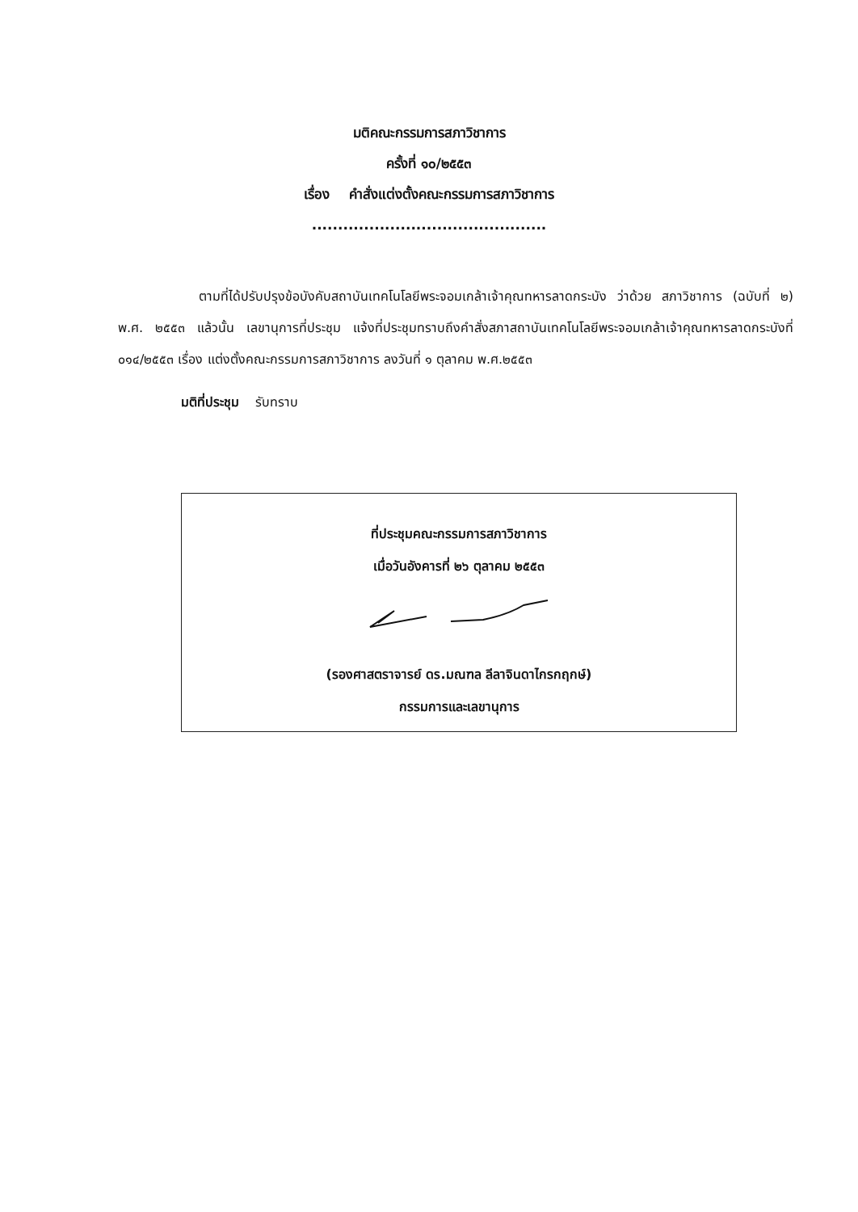มติคณะกรรมการสภาวิชาการ
ครั้งที่ ๑๐/๒๕๕๓
เรื่อง คำสั่งแต่งตั้งคณะกรรมการสภาวิชาการ
.............................................
ตามที่ได้ปรับปรุงข้อบังคับสถาบันเทคโนโลยีพระจอมเกล้าเจ้าคุณทหารลาดกระบัง ว่าด้วย สภาวิชาการ (ฉบับที่ ๒) พ.ศ. ๒๕๕๓ แล้วนั้น เลขานุการที่ประชุม แจ้งที่ประชุมทราบถึงคำสั่งสภาสถาบันเทคโนโลยีพระจอมเกล้าเจ้าคุณทหารลาดกระบังที่ ๐๑๔/๒๕๕๓ เรื่อง แต่งตั้งคณะกรรมการสภาวิชาการ ลงวันที่ ๑ ตุลาคม พ.ศ.๒๕๕๓
มติที่ประชุม รับทราบ
ที่ประชุมคณะกรรมการสภาวิชาการ
เมื่อวันอังคารที่ ๒๖ ตุลาคม ๒๕๕๓
(รองศาสตราจารย์ ดร.มณฑล ลีลาจินดาไกรกฤกษ์)
กรรมการและเลขานุการ